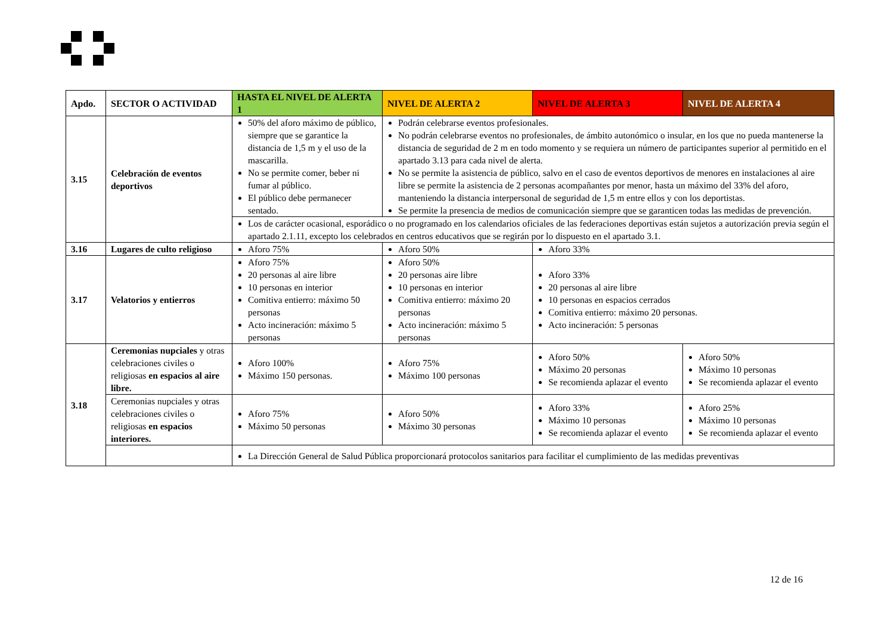| Apdo. | SECTOR O ACTIVIDAD | HASTA EL NIVEL DE ALERTA 1 | NIVEL DE ALERTA 2 | NIVEL DE ALERTA 3 | NIVEL DE ALERTA 4 |
| --- | --- | --- | --- | --- | --- |
| 3.15 | Celebración de eventos deportivos | 50% del aforo máximo de público, siempre que se garantice la distancia de 1,5 m y el uso de la mascarilla. No se permite comer, beber ni fumar al público. El público debe permanecer sentado. | Podrán celebrarse eventos profesionales. No podrán celebrarse eventos no profesionales, de ámbito autonómico o insular, en los que no pueda mantenerse la distancia de seguridad de 2 m en todo momento y se requiera un número de participantes superior al permitido en el apartado 3.13 para cada nivel de alerta. No se permite la asistencia de público, salvo en el caso de eventos deportivos de menores en instalaciones al aire libre se permite la asistencia de 2 personas acompañantes por menor, hasta un máximo del 33% del aforo, manteniendo la distancia interpersonal de seguridad de 1,5 m entre ellos y con los deportistas. Se permite la presencia de medios de comunicación siempre que se garanticen todas las medidas de prevención. | | |
| | | Los de carácter ocasional, esporádico o no programado en los calendarios oficiales de las federaciones deportivas están sujetos a autorización previa según el apartado 2.1.11, excepto los celebrados en centros educativos que se regirán por lo dispuesto en el apartado 3.1. | | | |
| 3.16 | Lugares de culto religioso | Aforo 75% | Aforo 50% | Aforo 33% | |
| 3.17 | Velatorios y entierros | Aforo 75% 20 personas al aire libre 10 personas en interior Comitiva entierro: máximo 50 personas Acto incineración: máximo 5 personas | Aforo 50% 20 personas aire libre 10 personas en interior Comitiva entierro: máximo 20 personas Acto incineración: máximo 5 personas | Aforo 33% 20 personas al aire libre 10 personas en espacios cerrados Comitiva entierro: máximo 20 personas. Acto incineración: 5 personas | |
| 3.18 | Ceremonias nupciales y otras celebraciones civiles o religiosas en espacios al aire libre. | Aforo 100% Máximo 150 personas. | Aforo 75% Máximo 100 personas | Aforo 50% Máximo 20 personas Se recomienda aplazar el evento | Aforo 50% Máximo 10 personas Se recomienda aplazar el evento |
| | Ceremonias nupciales y otras celebraciones civiles o religiosas en espacios interiores. | Aforo 75% Máximo 50 personas | Aforo 50% Máximo 30 personas | Aforo 33% Máximo 10 personas Se recomienda aplazar el evento | Aforo 25% Máximo 10 personas Se recomienda aplazar el evento |
| | | La Dirección General de Salud Pública proporcionará protocolos sanitarios para facilitar el cumplimiento de las medidas preventivas | | | |
12 de 16